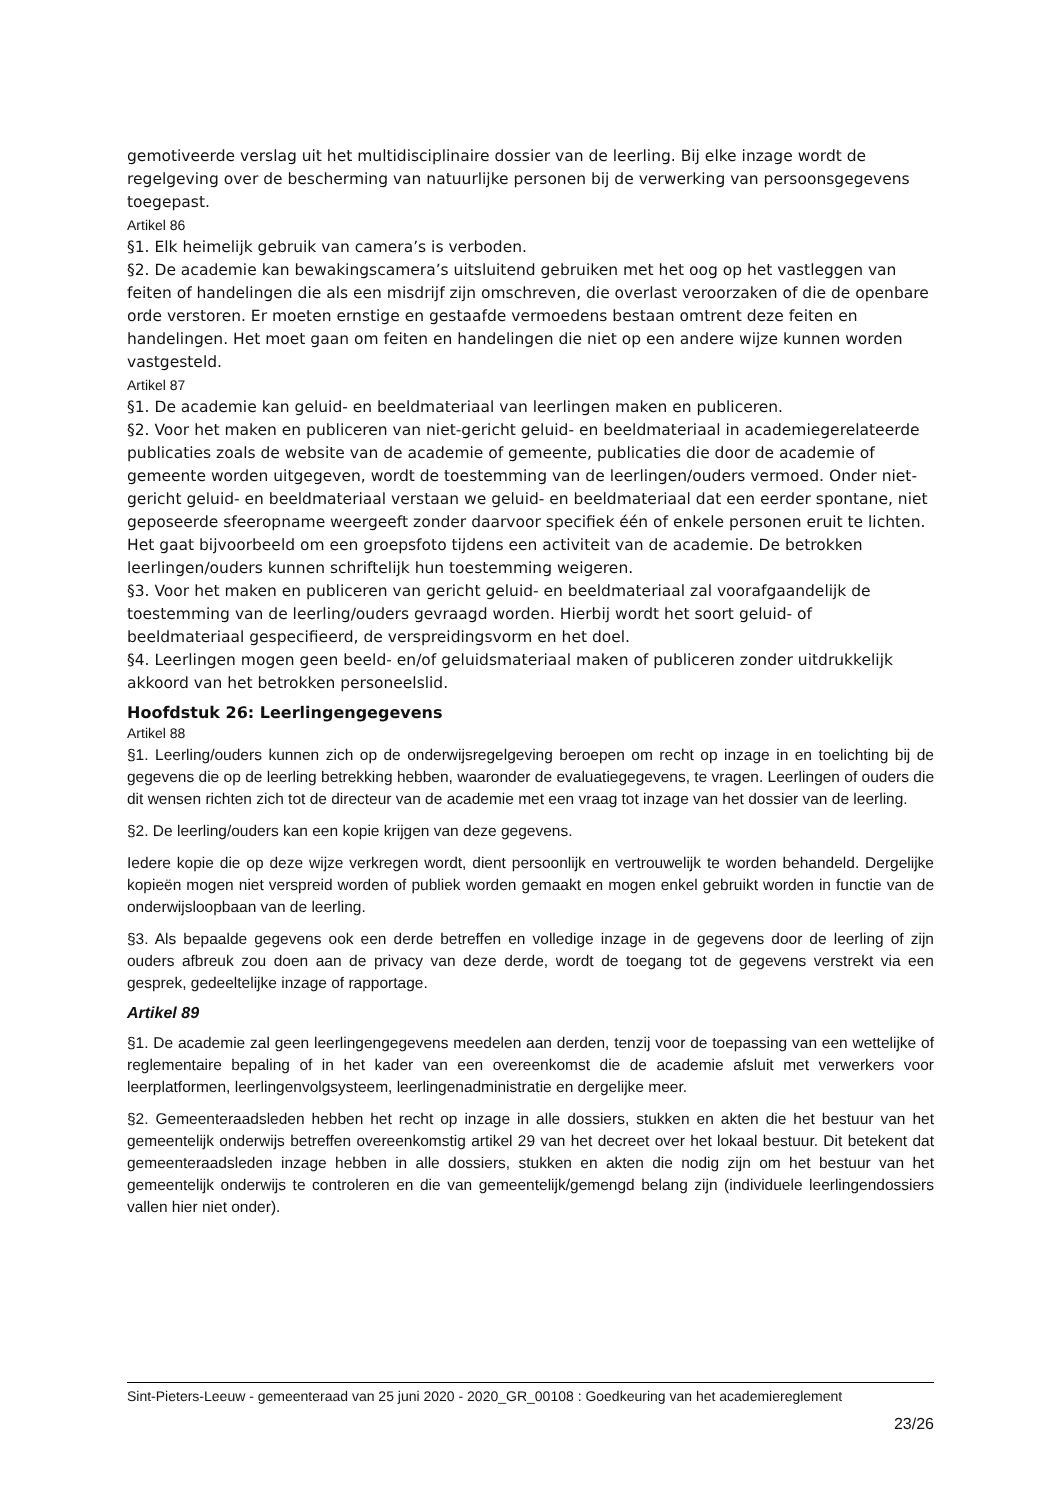gemotiveerde verslag uit het multidisciplinaire dossier van de leerling. Bij elke inzage wordt de regelgeving over de bescherming van natuurlijke personen bij de verwerking van persoonsgegevens toegepast.
Artikel 86
§1. Elk heimelijk gebruik van camera’s is verboden.
§2. De academie kan bewakingscamera’s uitsluitend gebruiken met het oog op het vastleggen van feiten of handelingen die als een misdrijf zijn omschreven, die overlast veroorzaken of die de openbare orde verstoren. Er moeten ernstige en gestaafde vermoedens bestaan omtrent deze feiten en handelingen. Het moet gaan om feiten en handelingen die niet op een andere wijze kunnen worden vastgesteld.
Artikel 87
§1. De academie kan geluid- en beeldmateriaal van leerlingen maken en publiceren.
§2. Voor het maken en publiceren van niet-gericht geluid- en beeldmateriaal in academiegerelateerde publicaties zoals de website van de academie of gemeente, publicaties die door de academie of gemeente worden uitgegeven, wordt de toestemming van de leerlingen/ouders vermoed. Onder niet-gericht geluid- en beeldmateriaal verstaan we geluid- en beeldmateriaal dat een eerder spontane, niet geposeerde sfeeropname weergeeft zonder daarvoor specifiek één of enkele personen eruit te lichten. Het gaat bijvoorbeeld om een groepsfoto tijdens een activiteit van de academie. De betrokken leerlingen/ouders kunnen schriftelijk hun toestemming weigeren.
§3. Voor het maken en publiceren van gericht geluid- en beeldmateriaal zal voorafgaandelijk de toestemming van de leerling/ouders gevraagd worden. Hierbij wordt het soort geluid- of beeldmateriaal gespecifieerd, de verspreidingsvorm en het doel.
§4. Leerlingen mogen geen beeld- en/of geluidsmateriaal maken of publiceren zonder uitdrukkelijk akkoord van het betrokken personeelslid.
Hoofdstuk 26: Leerlingengegevens
Artikel 88
§1. Leerling/ouders kunnen zich op de onderwijsregelgeving beroepen om recht op inzage in en toelichting bij de gegevens die op de leerling betrekking hebben, waaronder de evaluatiegegevens, te vragen. Leerlingen of ouders die dit wensen richten zich tot de directeur van de academie met een vraag tot inzage van het dossier van de leerling.
§2. De leerling/ouders kan een kopie krijgen van deze gegevens.
Iedere kopie die op deze wijze verkregen wordt, dient persoonlijk en vertrouwelijk te worden behandeld. Dergelijke kopieën mogen niet verspreid worden of publiek worden gemaakt en mogen enkel gebruikt worden in functie van de onderwijsloopbaan van de leerling.
§3. Als bepaalde gegevens ook een derde betreffen en volledige inzage in de gegevens door de leerling of zijn ouders afbreuk zou doen aan de privacy van deze derde, wordt de toegang tot de gegevens verstrekt via een gesprek, gedeeltelijke inzage of rapportage.
Artikel 89
§1. De academie zal geen leerlingengegevens meedelen aan derden, tenzij voor de toepassing van een wettelijke of reglementaire bepaling of in het kader van een overeenkomst die de academie afsluit met verwerkers voor leerplatformen, leerlingenvolgsysteem, leerlingenadministratie en dergelijke meer.
§2. Gemeenteraadsleden hebben het recht op inzage in alle dossiers, stukken en akten die het bestuur van het gemeentelijk onderwijs betreffen overeenkomstig artikel 29 van het decreet over het lokaal bestuur. Dit betekent dat gemeenteraadsleden inzage hebben in alle dossiers, stukken en akten die nodig zijn om het bestuur van het gemeentelijk onderwijs te controleren en die van gemeentelijk/gemengd belang zijn (individuele leerlingendossiers vallen hier niet onder).
Sint-Pieters-Leeuw - gemeenteraad van 25 juni 2020 - 2020_GR_00108 : Goedkeuring van het academiereglement
23/26